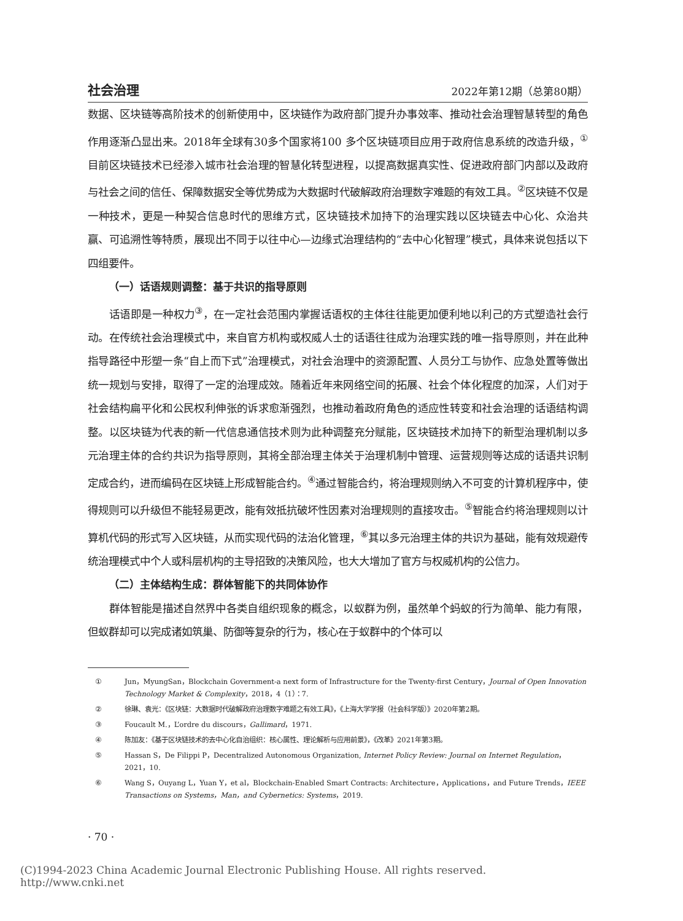社会治理 2022年第12期（总第80期）
数据、区块链等高阶技术的创新使用中，区块链作为政府部门提升办事效率、推动社会治理智慧转型的角色作用逐渐凸显出来。2018年全球有30多个国家将100 多个区块链项目应用于政府信息系统的改造升级，<sup>①</sup>目前区块链技术已经渗入城市社会治理的智慧化转型进程，以提高数据真实性、促进政府部门内部以及政府与社会之间的信任、保障数据安全等优势成为大数据时代破解政府治理数字难题的有效工具。<sup>②</sup>区块链不仅是一种技术，更是一种契合信息时代的思维方式，区块链技术加持下的治理实践以区块链去中心化、众治共赢、可追溯性等特质，展现出不同于以往中心—边缘式治理结构的“去中心化智理”模式，具体来说包括以下四组要件。
（一）话语规则调整：基于共识的指导原则
话语即是一种权力<sup>③</sup>，在一定社会范围内掌握话语权的主体往往能更加便利地以利己的方式塑造社会行动。在传统社会治理模式中，来自官方机构或权威人士的话语往往成为治理实践的唯一指导原则，并在此种指导路径中形塑一条“自上而下式”治理模式，对社会治理中的资源配置、人员分工与协作、应急处置等做出统一规划与安排，取得了一定的治理成效。随着近年来网络空间的拓展、社会个体化程度的加深，人们对于社会结构扁平化和公民权利伸张的诉求愈渐强烈，也推动着政府角色的适应性转变和社会治理的话语结构调整。以区块链为代表的新一代信息通信技术则为此种调整充分赋能，区块链技术加持下的新型治理机制以多元治理主体的合约共识为指导原则，其将全部治理主体关于治理机制中管理、运营规则等达成的话语共识制定成合约，进而编码在区块链上形成智能合约。<sup>④</sup>通过智能合约，将治理规则纳入不可变的计算机程序中，使得规则可以升级但不能轻易更改，能有效抵抗破坏性因素对治理规则的直接攻击。<sup>⑤</sup>智能合约将治理规则以计算机代码的形式写入区块链，从而实现代码的法治化管理，<sup>⑥</sup>其以多元治理主体的共识为基础，能有效规避传统治理模式中个人或科层机构的主导招致的决策风险，也大大增加了官方与权威机构的公信力。
（二）主体结构生成：群体智能下的共同体协作
群体智能是描述自然界中各类自组织现象的概念，以蚁群为例，虽然单个蚂蚁的行为简单、能力有限，但蚁群却可以完成诸如筑巢、防御等复杂的行为，核心在于蚁群中的个体可以
① Jun，MyungSan，Blockchain Government-a next form of Infrastructure for the Twenty-first Century，Journal of Open Innovation Technology Market & Complexity，2018，4（1）：7.
② 徐琳、袁光：《区块链：大数据时代破解政府治理数字难题之有效工具》，《上海大学学报（社会科学版）》2020年第2期。
③ Foucault M.，L’ordre du discours，Gallimard，1971.
④ 陈加友：《基于区块链技术的去中心化自治组织：核心属性、理论解析与应用前景》，《改革》2021年第3期。
⑤ Hassan S，De Filippi P，Decentralized Autonomous Organization, Internet Policy Review: Journal on Internet Regulation，2021，10.
⑥ Wang S，Ouyang L，Yuan Y，et al，Blockchain-Enabled Smart Contracts: Architecture，Applications，and Future Trends，IEEE Transactions on Systems，Man，and Cybernetics: Systems，2019.
· 70 ·
(C)1994-2023 China Academic Journal Electronic Publishing House. All rights reserved. http://www.cnki.net